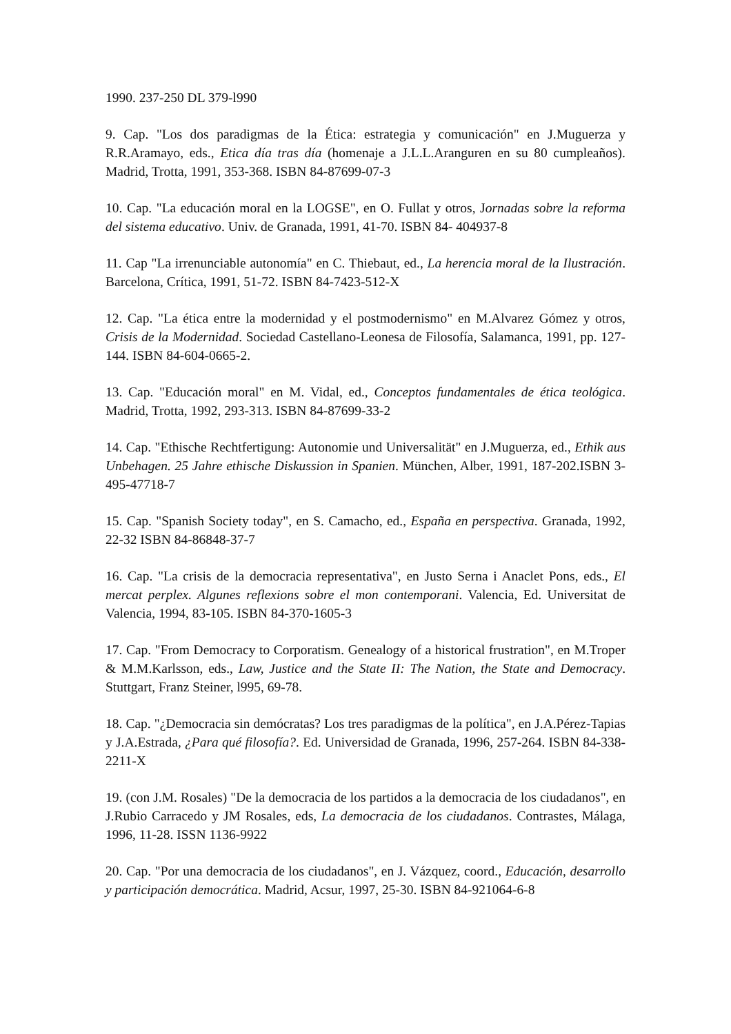1990. 237-250 DL 379-l990
9. Cap. "Los dos paradigmas de la Ética: estrategia y comunicación" en J.Muguerza y R.R.Aramayo, eds., Etica día tras día (homenaje a J.L.L.Aranguren en su 80 cumpleaños). Madrid, Trotta, 1991, 353-368. ISBN 84-87699-07-3
10. Cap. "La educación moral en la LOGSE", en O. Fullat y otros, Jornadas sobre la reforma del sistema educativo. Univ. de Granada, 1991, 41-70. ISBN 84- 404937-8
11. Cap "La irrenunciable autonomía" en C. Thiebaut, ed., La herencia moral de la Ilustración. Barcelona, Crítica, 1991, 51-72. ISBN 84-7423-512-X
12. Cap. "La ética entre la modernidad y el postmodernismo" en M.Alvarez Gómez y otros, Crisis de la Modernidad. Sociedad Castellano-Leonesa de Filosofía, Salamanca, 1991, pp. 127-144. ISBN 84-604-0665-2.
13. Cap. "Educación moral" en M. Vidal, ed., Conceptos fundamentales de ética teológica. Madrid, Trotta, 1992, 293-313. ISBN 84-87699-33-2
14. Cap. "Ethische Rechtfertigung: Autonomie und Universalität" en J.Muguerza, ed., Ethik aus Unbehagen. 25 Jahre ethische Diskussion in Spanien. München, Alber, 1991, 187-202.ISBN 3-495-47718-7
15. Cap. "Spanish Society today", en S. Camacho, ed., España en perspectiva. Granada, 1992, 22-32 ISBN 84-86848-37-7
16. Cap. "La crisis de la democracia representativa", en Justo Serna i Anaclet Pons, eds., El mercat perplex. Algunes reflexions sobre el mon contemporani. Valencia, Ed. Universitat de Valencia, 1994, 83-105. ISBN 84-370-1605-3
17. Cap. "From Democracy to Corporatism. Genealogy of a historical frustration", en M.Troper & M.M.Karlsson, eds., Law, Justice and the State II: The Nation, the State and Democracy. Stuttgart, Franz Steiner, l995, 69-78.
18. Cap. "¿Democracia sin demócratas? Los tres paradigmas de la política", en J.A.Pérez-Tapias y J.A.Estrada, ¿Para qué filosofía?. Ed. Universidad de Granada, 1996, 257-264. ISBN 84-338-2211-X
19. (con J.M. Rosales) "De la democracia de los partidos a la democracia de los ciudadanos", en J.Rubio Carracedo y JM Rosales, eds, La democracia de los ciudadanos. Contrastes, Málaga, 1996, 11-28. ISSN 1136-9922
20. Cap. "Por una democracia de los ciudadanos", en J. Vázquez, coord., Educación, desarrollo y participación democrática. Madrid, Acsur, 1997, 25-30. ISBN 84-921064-6-8